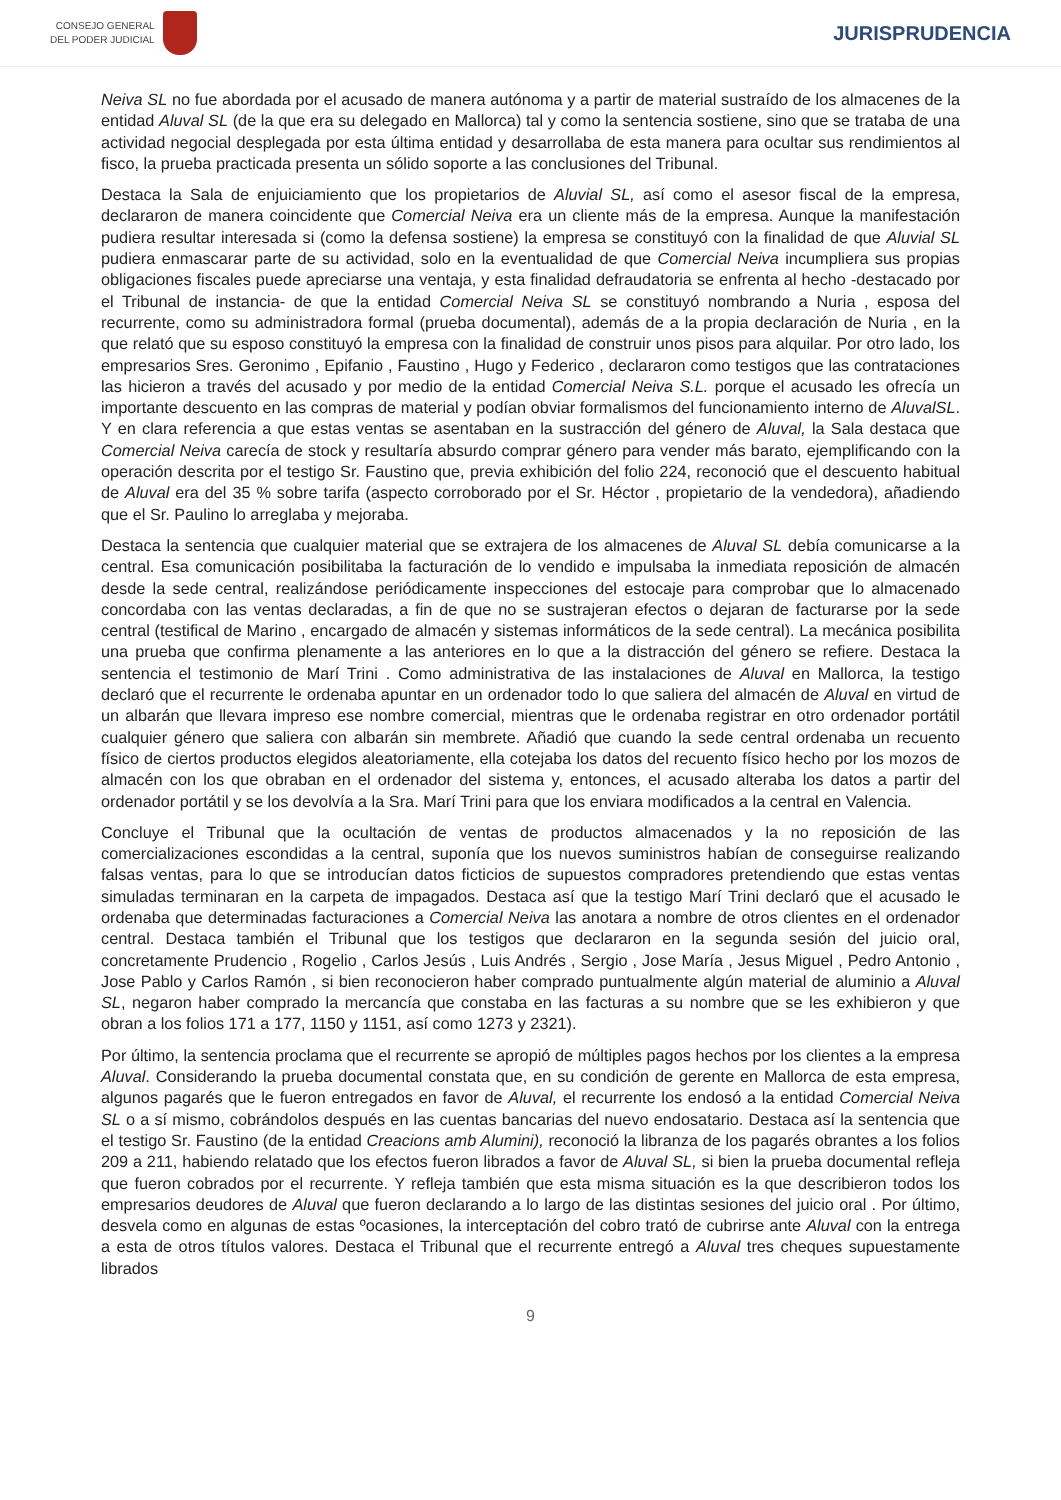CONSEJO GENERAL
DEL PODER JUDICIAL
JURISPRUDENCIA
Neiva SL no fue abordada por el acusado de manera autónoma y a partir de material sustraído de los almacenes de la entidad Aluval SL (de la que era su delegado en Mallorca) tal y como la sentencia sostiene, sino que se trataba de una actividad negocial desplegada por esta última entidad y desarrollaba de esta manera para ocultar sus rendimientos al fisco, la prueba practicada presenta un sólido soporte a las conclusiones del Tribunal.
Destaca la Sala de enjuiciamiento que los propietarios de Aluvial SL, así como el asesor fiscal de la empresa, declararon de manera coincidente que Comercial Neiva era un cliente más de la empresa. Aunque la manifestación pudiera resultar interesada si (como la defensa sostiene) la empresa se constituyó con la finalidad de que Aluvial SL pudiera enmascarar parte de su actividad, solo en la eventualidad de que Comercial Neiva incumpliera sus propias obligaciones fiscales puede apreciarse una ventaja, y esta finalidad defraudatoria se enfrenta al hecho -destacado por el Tribunal de instancia- de que la entidad Comercial Neiva SL se constituyó nombrando a Nuria , esposa del recurrente, como su administradora formal (prueba documental), además de a la propia declaración de Nuria , en la que relató que su esposo constituyó la empresa con la finalidad de construir unos pisos para alquilar. Por otro lado, los empresarios Sres. Geronimo , Epifanio , Faustino , Hugo y Federico , declararon como testigos que las contrataciones las hicieron a través del acusado y por medio de la entidad Comercial Neiva S.L. porque el acusado les ofrecía un importante descuento en las compras de material y podían obviar formalismos del funcionamiento interno de AluvalSL. Y en clara referencia a que estas ventas se asentaban en la sustracción del género de Aluval, la Sala destaca que Comercial Neiva carecía de stock y resultaría absurdo comprar género para vender más barato, ejemplificando con la operación descrita por el testigo Sr. Faustino que, previa exhibición del folio 224, reconoció que el descuento habitual de Aluval era del 35 % sobre tarifa (aspecto corroborado por el Sr. Héctor , propietario de la vendedora), añadiendo que el Sr. Paulino lo arreglaba y mejoraba.
Destaca la sentencia que cualquier material que se extrajera de los almacenes de Aluval SL debía comunicarse a la central. Esa comunicación posibilitaba la facturación de lo vendido e impulsaba la inmediata reposición de almacén desde la sede central, realizándose periódicamente inspecciones del estocaje para comprobar que lo almacenado concordaba con las ventas declaradas, a fin de que no se sustrajeran efectos o dejaran de facturarse por la sede central (testifical de Marino , encargado de almacén y sistemas informáticos de la sede central). La mecánica posibilita una prueba que confirma plenamente a las anteriores en lo que a la distracción del género se refiere. Destaca la sentencia el testimonio de Marí Trini . Como administrativa de las instalaciones de Aluval en Mallorca, la testigo declaró que el recurrente le ordenaba apuntar en un ordenador todo lo que saliera del almacén de Aluval en virtud de un albarán que llevara impreso ese nombre comercial, mientras que le ordenaba registrar en otro ordenador portátil cualquier género que saliera con albarán sin membrete. Añadió que cuando la sede central ordenaba un recuento físico de ciertos productos elegidos aleatoriamente, ella cotejaba los datos del recuento físico hecho por los mozos de almacén con los que obraban en el ordenador del sistema y, entonces, el acusado alteraba los datos a partir del ordenador portátil y se los devolvía a la Sra. Marí Trini para que los enviara modificados a la central en Valencia.
Concluye el Tribunal que la ocultación de ventas de productos almacenados y la no reposición de las comercializaciones escondidas a la central, suponía que los nuevos suministros habían de conseguirse realizando falsas ventas, para lo que se introducían datos ficticios de supuestos compradores pretendiendo que estas ventas simuladas terminaran en la carpeta de impagados. Destaca así que la testigo Marí Trini declaró que el acusado le ordenaba que determinadas facturaciones a Comercial Neiva las anotara a nombre de otros clientes en el ordenador central. Destaca también el Tribunal que los testigos que declararon en la segunda sesión del juicio oral, concretamente Prudencio , Rogelio , Carlos Jesús , Luis Andrés , Sergio , Jose María , Jesus Miguel , Pedro Antonio , Jose Pablo y Carlos Ramón , si bien reconocieron haber comprado puntualmente algún material de aluminio a Aluval SL, negaron haber comprado la mercancía que constaba en las facturas a su nombre que se les exhibieron y que obran a los folios 171 a 177, 1150 y 1151, así como 1273 y 2321).
Por último, la sentencia proclama que el recurrente se apropió de múltiples pagos hechos por los clientes a la empresa Aluval. Considerando la prueba documental constata que, en su condición de gerente en Mallorca de esta empresa, algunos pagarés que le fueron entregados en favor de Aluval, el recurrente los endosó a la entidad Comercial Neiva SL o a sí mismo, cobrándolos después en las cuentas bancarias del nuevo endosatario. Destaca así la sentencia que el testigo Sr. Faustino (de la entidad Creacions amb Alumini), reconoció la libranza de los pagarés obrantes a los folios 209 a 211, habiendo relatado que los efectos fueron librados a favor de Aluval SL, si bien la prueba documental refleja que fueron cobrados por el recurrente. Y refleja también que esta misma situación es la que describieron todos los empresarios deudores de Aluval que fueron declarando a lo largo de las distintas sesiones del juicio oral . Por último, desvela como en algunas de estas ºocasiones, la interceptación del cobro trató de cubrirse ante Aluval con la entrega a esta de otros títulos valores. Destaca el Tribunal que el recurrente entregó a Aluval tres cheques supuestamente librados
9